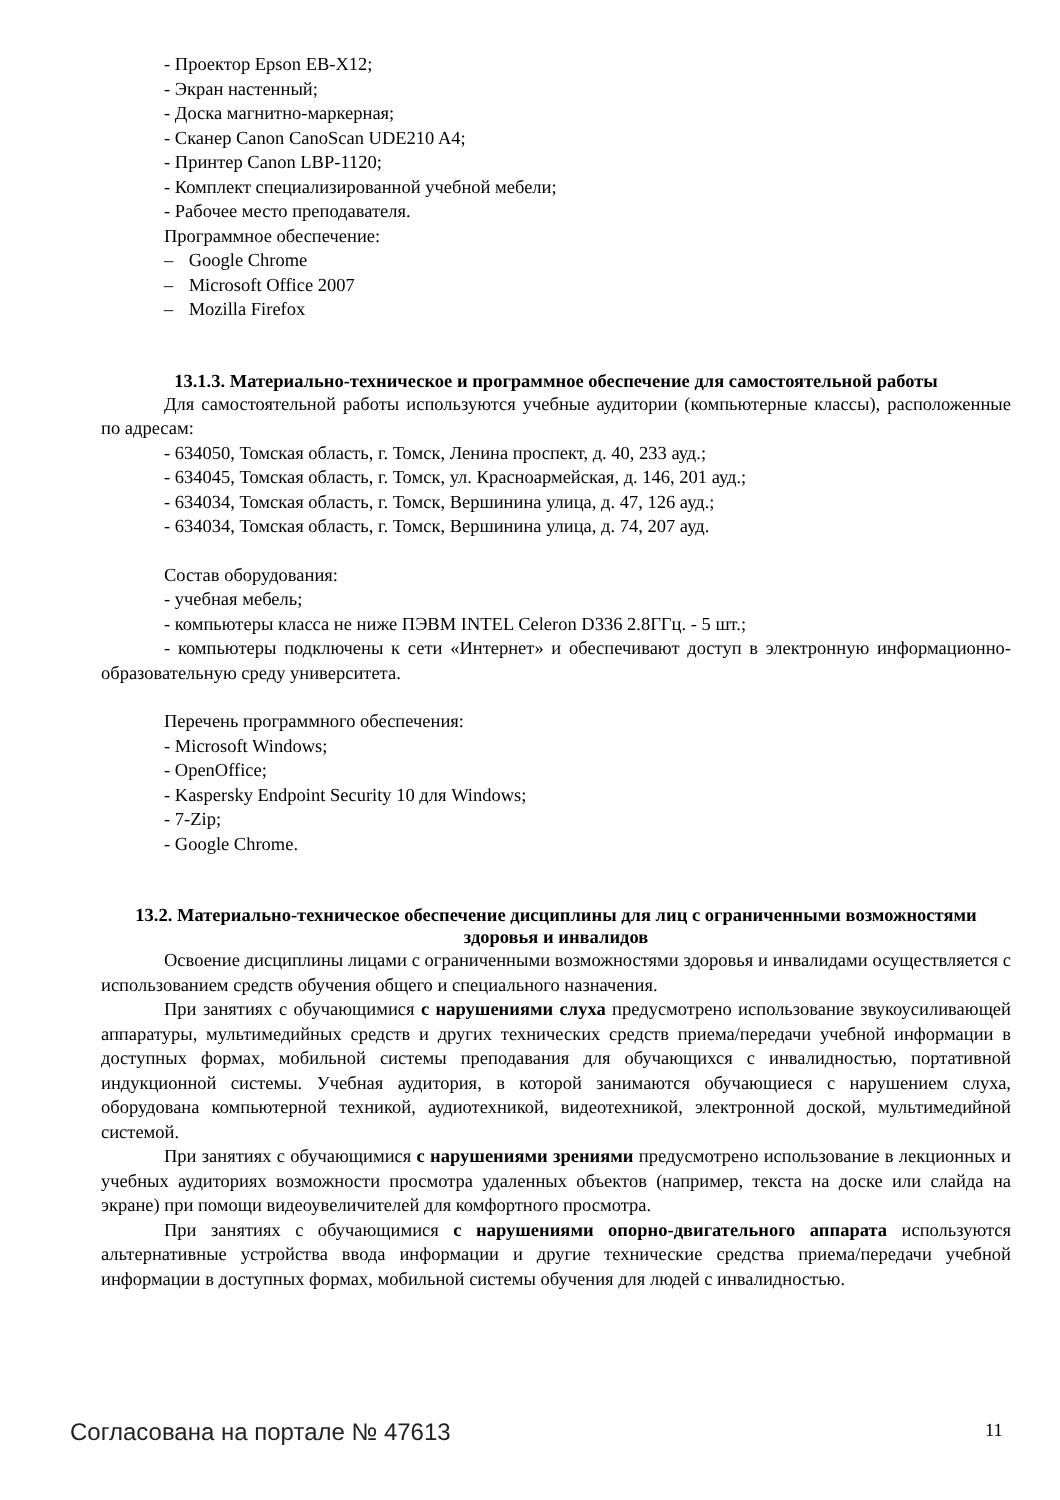- Проектор Epson EB-X12;
- Экран настенный;
- Доска магнитно-маркерная;
- Сканер Canon CanoScan UDE210 A4;
- Принтер Canon LBP-1120;
- Комплект специализированной учебной мебели;
- Рабочее место преподавателя.
Программное обеспечение:
– Google Chrome
– Microsoft Office 2007
– Mozilla Firefox
13.1.3. Материально-техническое и программное обеспечение для самостоятельной работы
Для самостоятельной работы используются учебные аудитории (компьютерные классы), расположенные по адресам:
- 634050, Томская область, г. Томск, Ленина проспект, д. 40, 233 ауд.;
- 634045, Томская область, г. Томск, ул. Красноармейская, д. 146, 201 ауд.;
- 634034, Томская область, г. Томск, Вершинина улица, д. 47, 126 ауд.;
- 634034, Томская область, г. Томск, Вершинина улица, д. 74, 207 ауд.
Состав оборудования:
- учебная мебель;
- компьютеры класса не ниже ПЭВМ INTEL Celeron D336 2.8ГГц. - 5 шт.;
- компьютеры подключены к сети «Интернет» и обеспечивают доступ в электронную информационно-образовательную среду университета.
Перечень программного обеспечения:
- Microsoft Windows;
- OpenOffice;
- Kaspersky Endpoint Security 10 для Windows;
- 7-Zip;
- Google Chrome.
13.2. Материально-техническое обеспечение дисциплины для лиц с ограниченными возможностями здоровья и инвалидов
Освоение дисциплины лицами с ограниченными возможностями здоровья и инвалидами осуществляется с использованием средств обучения общего и специального назначения.
При занятиях с обучающимися с нарушениями слуха предусмотрено использование звукоусиливающей аппаратуры, мультимедийных средств и других технических средств приема/передачи учебной информации в доступных формах, мобильной системы преподавания для обучающихся с инвалидностью, портативной индукционной системы. Учебная аудитория, в которой занимаются обучающиеся с нарушением слуха, оборудована компьютерной техникой, аудиотехникой, видеотехникой, электронной доской, мультимедийной системой.
При занятиях с обучающимися с нарушениями зрениями предусмотрено использование в лекционных и учебных аудиториях возможности просмотра удаленных объектов (например, текста на доске или слайда на экране) при помощи видеоувеличителей для комфортного просмотра.
При занятиях с обучающимися с нарушениями опорно-двигательного аппарата используются альтернативные устройства ввода информации и другие технические средства приема/передачи учебной информации в доступных формах, мобильной системы обучения для людей с инвалидностью.
Согласована на портале № 47613 11